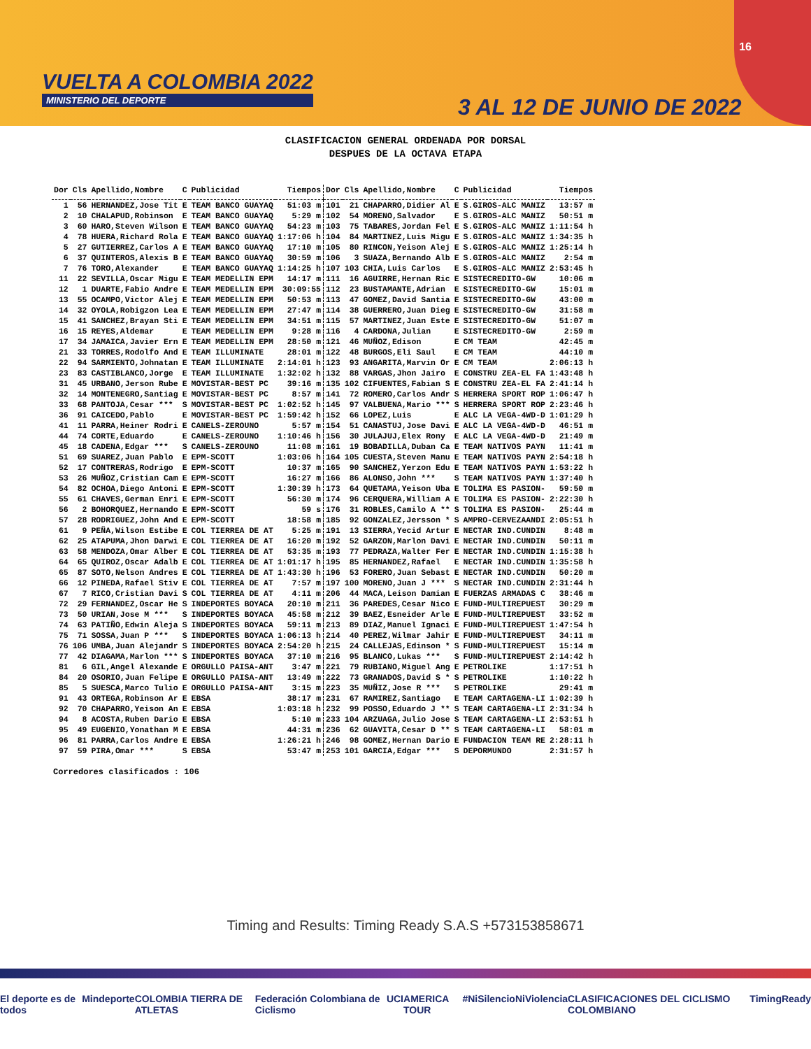16
VUELTA A COLOMBIA 2022
MINISTERIO DEL DEPORTE
3 AL 12 DE JUNIO DE 2022
CLASIFICACION GENERAL ORDENADA POR DORSAL
DESPUES DE LA OCTAVA ETAPA
| Dor | Cls | Apellido,Nombre | C | Publicidad | Tiempos | Dor | Cls | Apellido,Nombre | C | Publicidad | Tiempos |
| --- | --- | --- | --- | --- | --- | --- | --- | --- | --- | --- | --- |
| 1 | 56 | HERNANDEZ,Jose Tit | E | TEAM BANCO GUAYAQ | 51:03 m | 101 | 21 | CHAPARRO,Didier Al | E | S.GIROS-ALC MANIZ | 13:57 m |
| 2 | 10 | CHALAPUD,Robinson | E | TEAM BANCO GUAYAQ | 5:29 m | 102 | 54 | MORENO,Salvador | E | S.GIROS-ALC MANIZ | 50:51 m |
| 3 | 60 | HARO,Steven Wilson | E | TEAM BANCO GUAYAQ | 54:23 m | 103 | 75 | TABARES,Jordan Fel | E | S.GIROS-ALC MANIZ | 1:11:54 h |
| 4 | 78 | HUERA,Richard Rola | E | TEAM BANCO GUAYAQ | 1:17:06 h | 104 | 84 | MARTINEZ,Luis Migu | E | S.GIROS-ALC MANIZ | 1:34:35 h |
| 5 | 27 | GUTIERREZ,Carlos A | E | TEAM BANCO GUAYAQ | 17:10 m | 105 | 80 | RINCON,Yeison Alej | E | S.GIROS-ALC MANIZ | 1:25:14 h |
| 6 | 37 | QUINTEROS,Alexis B | E | TEAM BANCO GUAYAQ | 30:59 m | 106 | 3 | SUAZA,Bernando Alb | E | S.GIROS-ALC MANIZ | 2:54 m |
| 7 | 76 | TORO,Alexander | E | TEAM BANCO GUAYAQ | 1:14:25 h | 107 | 103 | CHIA,Luis Carlos | E | S.GIROS-ALC MANIZ | 2:53:45 h |
| 11 | 22 | SEVILLA,Oscar Migu | E | TEAM MEDELLIN EPM | 14:17 m | 111 | 16 | AGUIRRE,Hernan Ric | E | SISTECREDITO-GW | 10:06 m |
| 12 | 1 | DUARTE,Fabio Andre | E | TEAM MEDELLIN EPM | 30:09:55 | 112 | 23 | BUSTAMANTE,Adrian | E | SISTECREDITO-GW | 15:01 m |
| 13 | 55 | OCAMPO,Victor Alej | E | TEAM MEDELLIN EPM | 50:53 m | 113 | 47 | GOMEZ,David Santia | E | SISTECREDITO-GW | 43:00 m |
| 14 | 32 | OYOLA,Robigzon Lea | E | TEAM MEDELLIN EPM | 27:47 m | 114 | 38 | GUERRERO,Juan Dieg | E | SISTECREDITO-GW | 31:58 m |
| 15 | 41 | SANCHEZ,Brayan Sti | E | TEAM MEDELLIN EPM | 34:51 m | 115 | 57 | MARTINEZ,Juan Este | E | SISTECREDITO-GW | 51:07 m |
| 16 | 15 | REYES,Aldemar | E | TEAM MEDELLIN EPM | 9:28 m | 116 | 4 | CARDONA,Julian | E | SISTECREDITO-GW | 2:59 m |
| 17 | 34 | JAMAICA,Javier Ern | E | TEAM MEDELLIN EPM | 28:50 m | 121 | 46 | MUÑOZ,Edison | E | CM TEAM | 42:45 m |
| 21 | 33 | TORRES,Rodolfo And | E | TEAM ILLUMINATE | 28:01 m | 122 | 48 | BURGOS,Eli Saul | E | CM TEAM | 44:10 m |
| 22 | 94 | SARMIENTO,Johnatan | E | TEAM ILLUMINATE | 2:14:01 h | 123 | 93 | ANGARITA,Marvin Or | E | CM TEAM | 2:06:13 h |
| 23 | 83 | CASTIBLANCO,Jorge | E | TEAM ILLUMINATE | 1:32:02 h | 132 | 88 | VARGAS,Jhon Jairo | E | CONSTRU ZEA-EL FA | 1:43:48 h |
| 31 | 45 | URBANO,Jerson Rube | E | MOVISTAR-BEST PC | 39:16 m | 135 | 102 | CIFUENTES,Fabian S | E | CONSTRU ZEA-EL FA | 2:41:14 h |
| 32 | 14 | MONTENEGRO,Santiag | E | MOVISTAR-BEST PC | 8:57 m | 141 | 72 | ROMERO,Carlos Andr | S | HERRERA SPORT ROP | 1:06:47 h |
| 33 | 68 | PANTOJA,Cesar *** | S | MOVISTAR-BEST PC | 1:02:52 h | 145 | 97 | VALBUENA,Mario *** | S | HERRERA SPORT ROP | 2:23:46 h |
| 36 | 91 | CAICEDO,Pablo | E | MOVISTAR-BEST PC | 1:59:42 h | 152 | 66 | LOPEZ,Luis | E | ALC LA VEGA-4WD-D | 1:01:29 h |
| 41 | 11 | PARRA,Heiner Rodri | E | CANELS-ZEROUNO | 5:57 m | 154 | 51 | CANASTUJ,Jose Davi | E | ALC LA VEGA-4WD-D | 46:51 m |
| 44 | 74 | CORTE,Eduardo | E | CANELS-ZEROUNO | 1:10:46 h | 156 | 30 | JULAJUJ,Elex Rony | E | ALC LA VEGA-4WD-D | 21:49 m |
| 45 | 18 | CADENA,Edgar *** | S | CANELS-ZEROUNO | 11:08 m | 161 | 19 | BOBADILLA,Duban Ca | E | TEAM NATIVOS PAYN | 11:41 m |
| 51 | 69 | SUAREZ,Juan Pablo | E | EPM-SCOTT | 1:03:06 h | 164 | 105 | CUESTA,Steven Manu | E | TEAM NATIVOS PAYN | 2:54:18 h |
| 52 | 17 | CONTRERAS,Rodrigo | E | EPM-SCOTT | 10:37 m | 165 | 90 | SANCHEZ,Yerzon Edu | E | TEAM NATIVOS PAYN | 1:53:22 h |
| 53 | 26 | MUÑOZ,Cristian Cam | E | EPM-SCOTT | 16:27 m | 166 | 86 | ALONSO,John *** | S | TEAM NATIVOS PAYN | 1:37:40 h |
| 54 | 82 | OCHOA,Diego Antoni | E | EPM-SCOTT | 1:30:39 h | 173 | 64 | QUETAMA,Yeison Uba | E | TOLIMA ES PASION- | 59:50 m |
| 55 | 61 | CHAVES,German Enri | E | EPM-SCOTT | 56:30 m | 174 | 96 | CERQUERA,William A | E | TOLIMA ES PASION- | 2:22:30 h |
| 56 | 2 | BOHORQUEZ,Hernando | E | EPM-SCOTT | 59 s | 176 | 31 | ROBLES,Camilo A ** | S | TOLIMA ES PASION- | 25:44 m |
| 57 | 28 | RODRIGUEZ,John And | E | EPM-SCOTT | 18:58 m | 185 | 92 | GONZALEZ,Jersson * | S | AMPRO-CERVEZAANDI | 2:05:51 h |
| 61 | 9 | PEÑA,Wilson Estibe | E | COL TIERREA DE AT | 5:25 m | 191 | 13 | SIERRA,Yecid Artur | E | NECTAR IND.CUNDIN | 8:48 m |
| 62 | 25 | ATAPUMA,Jhon Darwi | E | COL TIERREA DE AT | 16:20 m | 192 | 52 | GARZON,Marlon Davi | E | NECTAR IND.CUNDIN | 50:11 m |
| 63 | 58 | MENDOZA,Omar Alber | E | COL TIERREA DE AT | 53:35 m | 193 | 77 | PEDRAZA,Walter Fer | E | NECTAR IND.CUNDIN | 1:15:38 h |
| 64 | 65 | QUIROZ,Oscar Adalb | E | COL TIERREA DE AT | 1:01:17 h | 195 | 85 | HERNANDEZ,Rafael | E | NECTAR IND.CUNDIN | 1:35:58 h |
| 65 | 87 | SOTO,Nelson Andres | E | COL TIERREA DE AT | 1:43:30 h | 196 | 53 | FORERO,Juan Sebast | E | NECTAR IND.CUNDIN | 50:20 m |
| 66 | 12 | PINEDA,Rafael Stiv | E | COL TIERREA DE AT | 7:57 m | 197 | 100 | MORENO,Juan J *** | S | NECTAR IND.CUNDIN | 2:31:44 h |
| 67 | 7 | RICO,Cristian Davi | S | COL TIERREA DE AT | 4:11 m | 206 | 44 | MACA,Leison Damian | E | FUERZAS ARMADAS C | 38:46 m |
| 72 | 29 | FERNANDEZ,Oscar He | S | INDEPORTES BOYACA | 20:10 m | 211 | 36 | PAREDES,Cesar Nico | E | FUND-MULTIREPUEST | 30:29 m |
| 73 | 50 | URIAN,Jose M *** | S | INDEPORTES BOYACA | 45:58 m | 212 | 39 | BAEZ,Esneider Arle | E | FUND-MULTIREPUEST | 33:52 m |
| 74 | 63 | PATIÑO,Edwin Aleja | S | INDEPORTES BOYACA | 59:11 m | 213 | 89 | DIAZ,Manuel Ignaci | E | FUND-MULTIREPUEST | 1:47:54 h |
| 75 | 71 | SOSSA,Juan P *** | S | INDEPORTES BOYACA | 1:06:13 h | 214 | 40 | PEREZ,Wilmar Jahir | E | FUND-MULTIREPUEST | 34:11 m |
| 76 | 106 | UMBA,Juan Alejandr | S | INDEPORTES BOYACA | 2:54:20 h | 215 | 24 | CALLEJAS,Edinson * | S | FUND-MULTIREPUEST | 15:14 m |
| 77 | 42 | DIAGAMA,Marlon *** | S | INDEPORTES BOYACA | 37:10 m | 216 | 95 | BLANCO,Lukas *** | S | FUND-MULTIREPUEST | 2:14:42 h |
| 81 | 6 | GIL,Angel Alexande | E | ORGULLO PAISA-ANT | 3:47 m | 221 | 79 | RUBIANO,Miguel Ang | E | PETROLIKE | 1:17:51 h |
| 84 | 20 | OSORIO,Juan Felipe | E | ORGULLO PAISA-ANT | 13:49 m | 222 | 73 | GRANADOS,David S * | S | PETROLIKE | 1:10:22 h |
| 85 | 5 | SUESCA,Marco Tulio | E | ORGULLO PAISA-ANT | 3:15 m | 223 | 35 | MUÑIZ,Jose R *** | S | PETROLIKE | 29:41 m |
| 91 | 43 | ORTEGA,Robinson Ar | E | EBSA | 38:17 m | 231 | 67 | RAMIREZ,Santiago | E | TEAM CARTAGENA-LI | 1:02:39 h |
| 92 | 70 | CHAPARRO,Yeison An | E | EBSA | 1:03:18 h | 232 | 99 | POSSO,Eduardo J ** | S | TEAM CARTAGENA-LI | 2:31:34 h |
| 94 | 8 | ACOSTA,Ruben Dario | E | EBSA | 5:10 m | 233 | 104 | ARZUAGA,Julio Jose | S | TEAM CARTAGENA-LI | 2:53:51 h |
| 95 | 49 | EUGENIO,Yonathan M | E | EBSA | 44:31 m | 236 | 62 | GUAVITA,Cesar D ** | S | TEAM CARTAGENA-LI | 58:01 m |
| 96 | 81 | PARRA,Carlos Andre | E | EBSA | 1:26:21 h | 246 | 98 | GOMEZ,Hernan Dario | E | FUNDACION TEAM RE | 2:28:11 h |
| 97 | 59 | PIRA,Omar *** | S | EBSA | 53:47 m | 253 | 101 | GARCIA,Edgar *** | S | DEPORMUNDO | 2:31:57 h |
Corredores clasificados : 106
Timing and Results: Timing Ready S.A.S +573153858671
El deporte es de todos Mindeporte COLOMBIA TIERRA DE ATLETAS Federación Colombiana de Ciclismo UCI AMERICA TOUR #NiSilencioNiViolencia CLASIFICACIONES DEL CICLISMO COLOMBIANO TimingReady